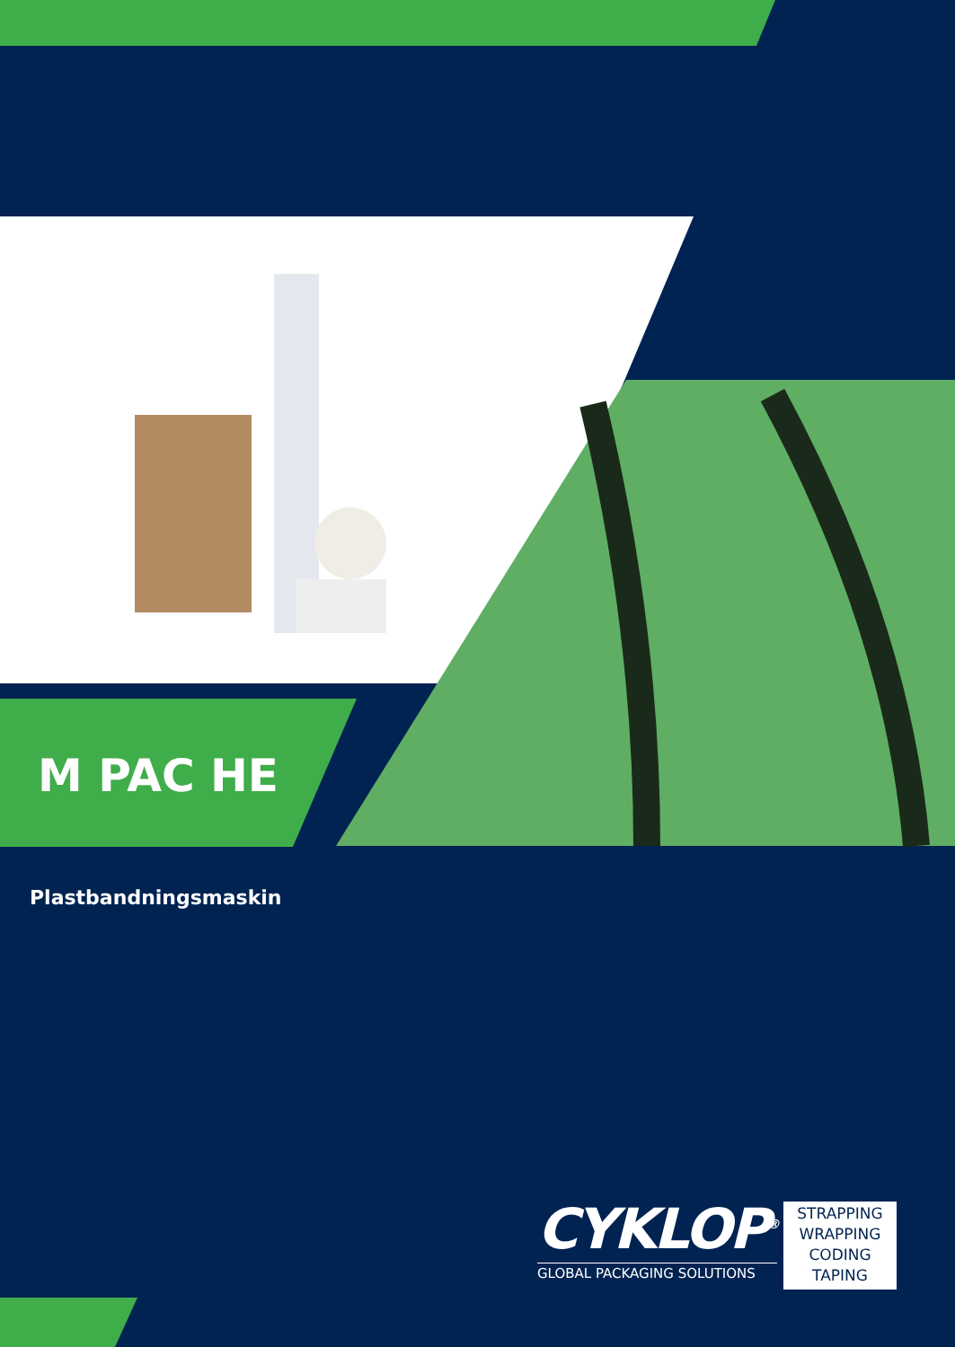M PAC HE
Plastbandningsmaskin
CYKLOP<sup>®</sup>
GLOBAL PACKAGING SOLUTIONS
STRAPPING
WRAPPING
CODING
TAPING